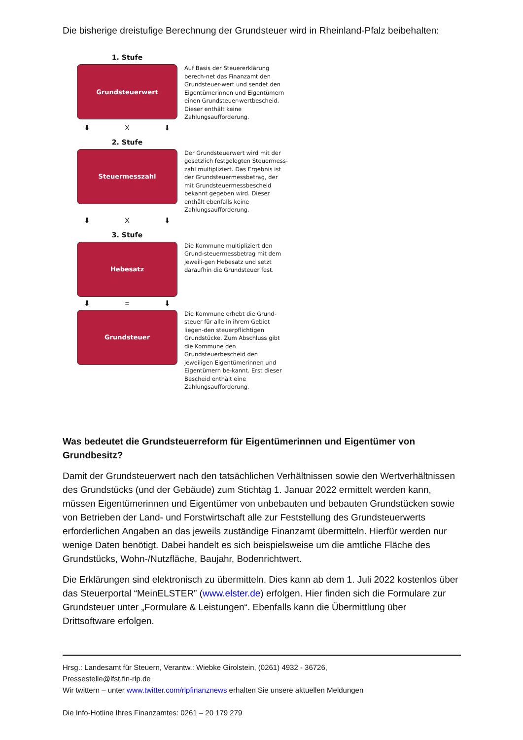Die bisherige dreistufige Berechnung der Grundsteuer wird in Rheinland-Pfalz beibehalten:
1. Stufe
Grundsteuerwert
Auf Basis der Steuererklärung berech-net das Finanzamt den Grundsteuer-wert und sendet den Eigentümerinnen und Eigentümern einen Grundsteuer-wertbescheid. Dieser enthält keine Zahlungsaufforderung.
⬇ X ⬇
2. Stufe
Steuermesszahl
Der Grundsteuerwert wird mit der gesetzlich festgelegten Steuermess-zahl multipliziert. Das Ergebnis ist der Grundsteuermessbetrag, der mit Grundsteuermessbescheid bekannt gegeben wird. Dieser enthält ebenfalls keine Zahlungsaufforderung.
⬇ X ⬇
3. Stufe
Hebesatz
Die Kommune multipliziert den Grund-steuermessbetrag mit dem jeweili-gen Hebesatz und setzt daraufhin die Grundsteuer fest.
⬇ = ⬇
Grundsteuer
Die Kommune erhebt die Grund-steuer für alle in ihrem Gebiet liegen-den steuerpflichtigen Grundstücke. Zum Abschluss gibt die Kommune den Grundsteuerbescheid den jeweiligen Eigentümerinnen und Eigentümern be-kannt. Erst dieser Bescheid enthält eine Zahlungsaufforderung.
Was bedeutet die Grundsteuerreform für Eigentümerinnen und Eigentümer von Grundbesitz?
Damit der Grundsteuerwert nach den tatsächlichen Verhältnissen sowie den Wertverhältnissen des Grundstücks (und der Gebäude) zum Stichtag 1. Januar 2022 ermittelt werden kann, müssen Eigentümerinnen und Eigentümer von unbebauten und bebauten Grundstücken sowie von Betrieben der Land- und Forstwirtschaft alle zur Feststellung des Grundsteuerwerts erforderlichen Angaben an das jeweils zuständige Finanzamt übermitteln. Hierfür werden nur wenige Daten benötigt. Dabei handelt es sich beispielsweise um die amtliche Fläche des Grundstücks, Wohn-/Nutzfläche, Baujahr, Bodenrichtwert.
Die Erklärungen sind elektronisch zu übermitteln. Dies kann ab dem 1. Juli 2022 kostenlos über das Steuerportal “MeinELSTER” (www.elster.de) erfolgen. Hier finden sich die Formulare zur Grundsteuer unter „Formulare & Leistungen“. Ebenfalls kann die Übermittlung über Drittsoftware erfolgen.
Hrsg.: Landesamt für Steuern, Verantw.: Wiebke Girolstein, (0261) 4932 - 36726,
Pressestelle@lfst.fin-rlp.de
Wir twittern – unter www.twitter.com/rlpfinanznews erhalten Sie unsere aktuellen Meldungen
Die Info-Hotline Ihres Finanzamtes: 0261 – 20 179 279